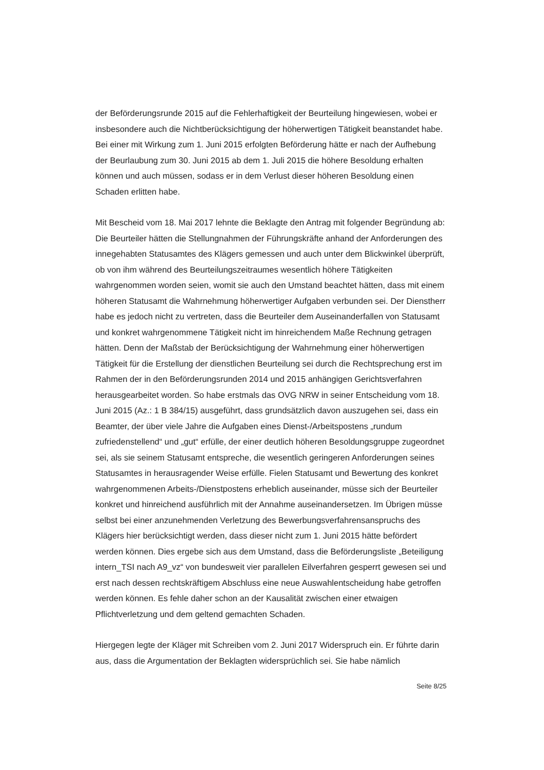der Beförderungsrunde 2015 auf die Fehlerhaftigkeit der Beurteilung hingewiesen, wobei er insbesondere auch die Nichtberücksichtigung der höherwertigen Tätigkeit beanstandet habe. Bei einer mit Wirkung zum 1. Juni 2015 erfolgten Beförderung hätte er nach der Aufhebung der Beurlaubung zum 30. Juni 2015 ab dem 1. Juli 2015 die höhere Besoldung erhalten können und auch müssen, sodass er in dem Verlust dieser höheren Besoldung einen Schaden erlitten habe.
Mit Bescheid vom 18. Mai 2017 lehnte die Beklagte den Antrag mit folgender Begründung ab: Die Beurteiler hätten die Stellungnahmen der Führungskräfte anhand der Anforderungen des innegehabten Statusamtes des Klägers gemessen und auch unter dem Blickwinkel überprüft, ob von ihm während des Beurteilungszeitraumes wesentlich höhere Tätigkeiten wahrgenommen worden seien, womit sie auch den Umstand beachtet hätten, dass mit einem höheren Statusamt die Wahrnehmung höherwertiger Aufgaben verbunden sei. Der Dienstherr habe es jedoch nicht zu vertreten, dass die Beurteiler dem Auseinanderfallen von Statusamt und konkret wahrgenommene Tätigkeit nicht im hinreichendem Maße Rechnung getragen hätten. Denn der Maßstab der Berücksichtigung der Wahrnehmung einer höherwertigen Tätigkeit für die Erstellung der dienstlichen Beurteilung sei durch die Rechtsprechung erst im Rahmen der in den Beförderungsrunden 2014 und 2015 anhängigen Gerichtsverfahren herausgearbeitet worden. So habe erstmals das OVG NRW in seiner Entscheidung vom 18. Juni 2015 (Az.: 1 B 384/15) ausgeführt, dass grundsätzlich davon auszugehen sei, dass ein Beamter, der über viele Jahre die Aufgaben eines Dienst-/Arbeitspostens „rundum zufriedenstellend“ und „gut“ erfülle, der einer deutlich höheren Besoldungsgruppe zugeordnet sei, als sie seinem Statusamt entspreche, die wesentlich geringeren Anforderungen seines Statusamtes in herausragender Weise erfülle. Fielen Statusamt und Bewertung des konkret wahrgenommenen Arbeits-/Dienstpostens erheblich auseinander, müsse sich der Beurteiler konkret und hinreichend ausführlich mit der Annahme auseinandersetzen. Im Übrigen müsse selbst bei einer anzunehmenden Verletzung des Bewerbungsverfahrensanspruchs des Klägers hier berücksichtigt werden, dass dieser nicht zum 1. Juni 2015 hätte befördert werden können. Dies ergebe sich aus dem Umstand, dass die Beförderungsliste „Beteiligung intern_TSI nach A9_vz“ von bundesweit vier parallelen Eilverfahren gesperrt gewesen sei und erst nach dessen rechtskräftigem Abschluss eine neue Auswahlentscheidung habe getroffen werden können. Es fehle daher schon an der Kausalität zwischen einer etwaigen Pflichtverletzung und dem geltend gemachten Schaden.
Hiergegen legte der Kläger mit Schreiben vom 2. Juni 2017 Widerspruch ein. Er führte darin aus, dass die Argumentation der Beklagten widersprüchlich sei. Sie habe nämlich
Seite 8/25